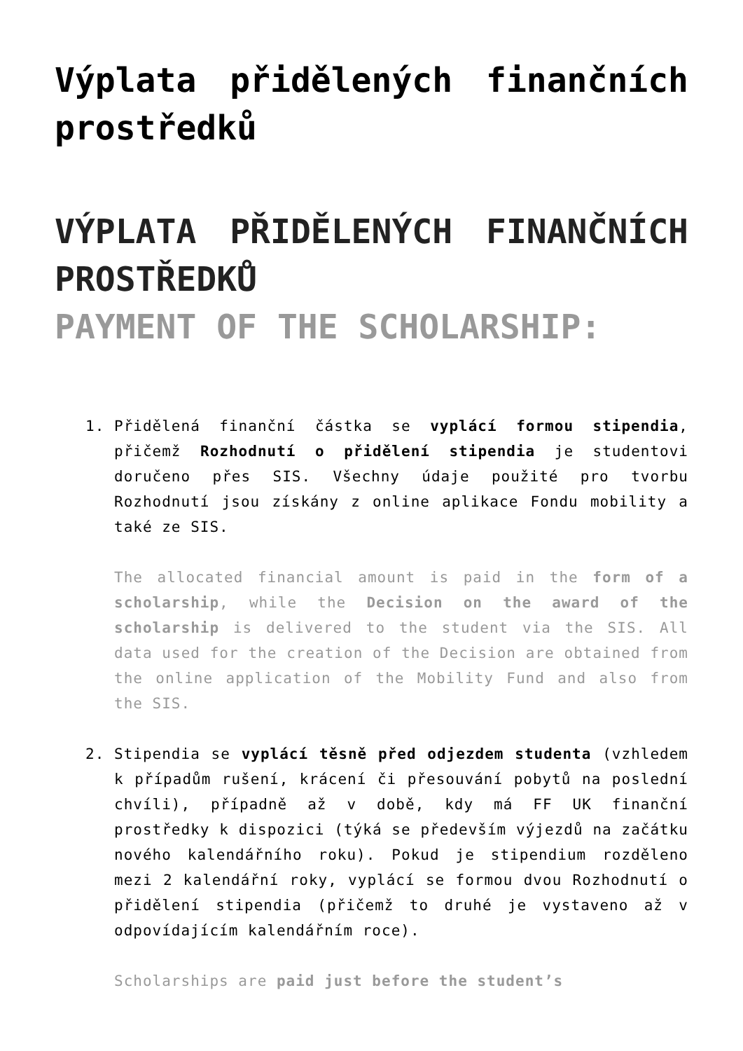Výplata přidělených finančních prostředků
VÝPLATA PŘIDĚLENÝCH FINANČNÍCH PROSTŘEDKŮ
PAYMENT OF THE SCHOLARSHIP:
1. Přidělená finanční částka se vyplácí formou stipendia, přičemž Rozhodnutí o přidělení stipendia je studentovi doručeno přes SIS. Všechny údaje použité pro tvorbu Rozhodnutí jsou získány z online aplikace Fondu mobility a také ze SIS.
The allocated financial amount is paid in the form of a scholarship, while the Decision on the award of the scholarship is delivered to the student via the SIS. All data used for the creation of the Decision are obtained from the online application of the Mobility Fund and also from the SIS.
2. Stipendia se vyplácí těsně před odjezdem studenta (vzhledem k případům rušení, krácení či přesouvání pobytů na poslední chvíli), případně až v době, kdy má FF UK finanční prostředky k dispozici (týká se především výjezdů na začátku nového kalendářního roku). Pokud je stipendium rozděleno mezi 2 kalendářní roky, vyplácí se formou dvou Rozhodnutí o přidělení stipendia (přičemž to druhé je vystaveno až v odpovídajícím kalendářním roce).
Scholarships are paid just before the student’s